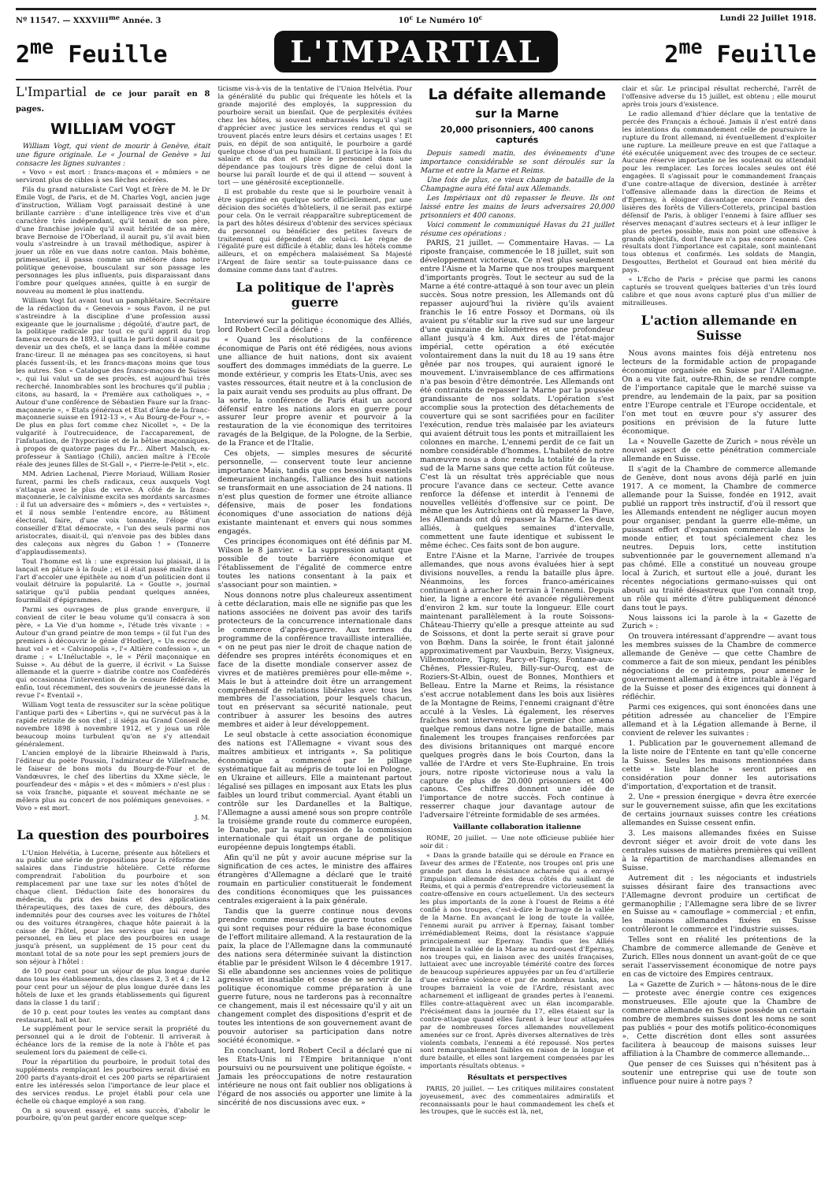Nº 11547. — XXXVIII<sup>me</sup> Année. 3 10<sup>c</sup> Le Numéro 10<sup>c</sup> Lundi 22 Juillet 1918.
2<sup>me</sup> Feuille L'IMPARTIAL 2<sup>me</sup> Feuille
L'Impartial de ce jour paraît en 8 pages.
WILLIAM VOGT
William Vogt, qui vient de mourir à Genève, était une figure originale. Le « Journal de Genève » lui consacre les lignes suivantes :
« Vovo » est mort : francs-maçons et « mômiers » ne serviront plus de cibles à ses flèches acérées.
Fils du grand naturaliste Carl Vogt et frère de M. le Dr Emile Vogt, de Paris, et de M. Charles Vogt, ancien juge d'instruction, William Vogt paraissait destiné à une brillante carrière : d'une intelligence très vive et d'un caractère très indépendant, qu'il tenait de son père, d'une franchise joviale qu'il avait héritée de sa mère, brave Bernoise de l'Oberland, il aurait pu, s'il avait bien voulu s'astreindre à un travail méthodique, aspirer à jouer un rôle en vue dans notre canton. Mais bohème, primesautier, il passa comme un météore dans notre politique genevoise, bousculant sur son passage les personnages les plus influents, puis disparaissant dans l'ombre pour quelques années, quitte à en surgir de nouveau au moment le plus inattendu.
William Vogt fut avant tout un pamphlétaire. Secrétaire de la rédaction du « Genevois » sous Favon, il ne put s'astreindre à la discipline d'une profession aussi exigeante que le journalisme ; dégoûté, d'autre part, de la politique radicale par tout ce qu'il apprit du trop fameux recours de 1893, il quitta le parti dont il aurait pu devenir un des chefs, et se lança dans la mêlée comme franc-tireur. Il ne ménagea pas ses concitoyens, si haut placés fussent-ils, et les francs-maçons moins que tous les autres. Son « Catalogue des francs-maçons de Suisse », qui lui valut un de ses procès, est aujourd'hui très recherché. Innombrables sont les brochures qu'il publia ; citons, au hasard, la « Première aux catholiques », « Autour d'une conférence de Sébastien Faure sur la franc-maçonnerie », « Etats généraux et Etat d'âme de la franc-maçonnerie suisse en 1912-13 », « Au Bourg-de-Four », « De plus en plus fort comme chez Nicollet », « De la vulgarité à l'outrecuidence, de l'accaparement, de l'infatuation, de l'hypocrisie et de la bêtise maçonniques, à propos de quatorze pages du Fr... Albert Malsch, ex-professeur à Santiago (Chili), ancien maître à l'Ecole réale des jeunes filles de St-Gall », « Pierre-le-Petit », etc.
MM. Adrien Lachenal, Pierre Moriaud, William Rosier furent, parmi les chefs radicaux, ceux auxquels Vogt s'attaqua avec le plus de verve. A côté de la franc-maçonnerie, le calvinisme excita ses mordants sarcasmes : il fut un adversaire des « mômiers », des « vertuistes », et il nous semble l'entendre encore, au Bâtiment électoral, faire, d'une voix tonnante, l'éloge d'un conseiller d'Etat démocrate, « l'un des seuls parmi nos aristocrates, disait-il, qui n'envoie pas des bibles dans des caleçons aux nègres du Gabon ! » (Tonnerre d'applaudissements).
Tout l'homme est là : une expression lui plaisait, il la lançait en pâture à la foule ; et il était passé maître dans l'art d'accoler une épithète au nom d'un politicien dont il voulait détruire la popularité. La « Goutte », journal satirique qu'il publia pendant quelques années, fourmillait d'épigrammes.
Parmi ses ouvrages de plus grande envergure, il convient de citer le beau volume qu'il consacra à son père, « La Vie d'un homme », l'étude très vivante : « Autour d'un grand peintre de mon temps » (il fut l'un des premiers à découvrir le génie d'Hodler), « Un escroc de haut vol » et « Calvinopolis », l'« Altière confession », un drame ; « L'Inéluctable », le « Péril maçonnique en Suisse ». Au début de la guerre, il écrivit « La Suisse allemande et la guerre » diatribe contre nos Confédérés qui occasionna l'intervention de la censure fédérale, et enfin, tout récemment, des souvenirs de jeunesse dans la revue l'« Eventail ».
William Vogt tenta de ressusciter sur la scène politique l'antique parti des « Libertins », qui ne survécut pas à la rapide retraite de son chef ; il siéga au Grand Conseil de novembre 1898 à novembre 1912, et y joua un rôle beaucoup moins turbulent qu'on ne s'y attendait généralement.
L'ancien employé de la librairie Rheinwald à Paris, l'éditeur du poète Poussin, l'admirateur de Villefranche, le faiseur de bons mots du Bourg-de-Four et de Vandœuvres, le chef des libertins du XXme siècle, le pourfendeur des « mâpis » et des « mômiers » n'est plus : sa voix franche, piquante et souvent méchante ne se mêlera plus au concert de nos polémiques genevoises. « Vovo » est mort.
J. M.
La question des pourboires
L'Union Helvétia, à Lucerne, présente aux hôteliers et au public une série de propositions pour la réforme des salaires dans l'industrie hôtelière. Cette réforme comprendrait l'abolition du pourboire et son remplacement par une taxe sur les notes d'hôtel de chaque client. Déduction faite des honoraires du médecin, du prix des bains et des applications thérapeutiques, des taxes de cure, des débours, des indemnités pour des courses avec les voitures de l'hôtel ou des voitures étrangères, chaque hôte paierait à la caisse de l'hôtel, pour les services que lui rend le personnel, en lieu et place des pourboires en usage jusqu'à présent, un supplément de 15 pour cent du montant total de sa note pour les sept premiers jours de son séjour à l'hôtel :
de 10 pour cent pour un séjour de plus longue durée dans tous les établissements, des classes 2, 3 et 4 ; de 12 pour cent pour un séjour de plus longue durée dans les hôtels de luxe et les grands établissements qui figurent dans la classe 1 du tarif ;
de 10 p. cent pour toutes les ventes au comptant dans restaurant, hall et bar.
Le supplément pour le service serait la propriété du personnel qui a le droit de l'obtenir. Il arriverait à échéance lors de la remise de la note à l'hôte et pas seulement lors du paiement de celle-ci.
Pour la répartition du pourboire, le produit total des suppléments remplaçant les pourboires serait divisé en 200 parts d'ayants-droit et ces 200 parts se répartiraient entre les intéressés selon l'importance de leur place et des services rendus. Le projet établi pour cela une échelle où chaque employé a son rang.
On a si souvent essayé, et sans succès, d'abolir le pourboire, qu'on peut garder encore quelque scep-
ticisme vis-à-vis de la tentative de l'Union Helvétia. Pour la généralité du public qui fréquente les hôtels et la grande majorité des employés, la suppression du pourboire serait un bienfait. Que de perplexités évitées chez les hôtes, si souvent embarrassés lorsqu'il s'agit d'apprécier avec justice les services rendus et qui se trouvent placés entre leurs désirs et certains usages ! Et puis, en dépit de son antiquité, le pourboire a gardé quelque chose d'un peu humiliant. Il participe à la fois du salaire et du don et place le personnel dans une dépendance pas toujours très digne de celui dont la bourse lui paraît lourde et de qui il attend — souvent à tort — une générosité exceptionnelle.
Il est probable du reste que si le pourboire venait à être supprimé en quelque sorte officiellement, par une décision des sociétés d'hôteliers, il ne serait pas extirpé pour cela. On le verrait réapparaître subrepticement de la part des hôtes désireux d'obtenir des services spéciaux du personnel ou bénéficier des petites faveurs de traitement qui dépendent de celui-ci. Le règne de l'égalité pure est difficile à établir, dans les hôtels comme ailleurs, et on empêchera malaisément Sa Majesté l'Argent de faire sentir sa toute-puissance dans ce domaine comme dans tant d'autres.
La politique de l'après guerre
Interviewé sur la politique économique des Alliés, lord Robert Cecil a déclaré :
« Quand les résolutions de la conférence économique de Paris ont été rédigées, nous avions une alliance de huit nations, dont six avaient souffert des dommages immédiats de la guerre. Le monde extérieur, y compris les Etats-Unis, avec ses vastes ressources, était neutre et à la conclusion de la paix aurait vendu ses produits au plus offrant. De la sorte, la conférence de Paris était un accord défensif entre les nations alors en guerre pour assurer leur propre avenir et pourvoir à la restauration de la vie économique des territoires ravagés de la Belgique, de la Pologne, de la Serbie, de la France et de l'Italie.
Ces objets, — simples mesures de sécurité personnelle, — conservent toute leur ancienne importance Mais, tandis que ces besoins essentiels demeuraient inchangés, l'alliance des huit nations se transformait en une association de 24 nations. Il n'est plus question de former une étroite alliance défensive, mais de poser les fondations économiques d'une association de nations déjà existante maintenant et envers qui nous sommes engagés.
Ces principes économiques ont été définis par M. Wilson le 8 janvier. « La suppression autant que possible de toute barrière économique et l'établissement de l'égalité de commerce entre toutes les nations consentant à la paix et s'associant pour son maintien. »
Nous donnons notre plus chaleureux assentiment à cette déclaration, mais elle ne signifie pas que les nations associées ne doivent pas avoir des tarifs protecteurs de la concurrence internationale dans le commerce d'après-guerre. Aux termes du programme de la conférence travailliste interalliée, « on ne peut pas nier le droit de chaque nation de défendre ses propres intérêts économiques et en face de la disette mondiale conserver assez de vivres et de matières premières pour elle-même ». Mais le but à atteindre doit être un arrangement compréhensif de relations libérales avec tous les membres de l'association, pour lesquels chacun, tout en préservant sa sécurité nationale, peut contribuer à assurer les besoins des autres membres et aider à leur développement.
Le seul obstacle à cette association économique des nations est l'Allemagne « vivant sous des maîtres ambitieux et intrigants ». Sa politique économique a commencé par le pillage systématique fait au mépris de toute loi en Pologne, en Ukraine et ailleurs. Elle a maintenant partout légalisé ses pillages en imposant aux Etats les plus faibles un lourd tribut commercial. Ayant établi un contrôle sur les Dardanelles et la Baltique, l'Allemagne a aussi amené sous son propre contrôle la troisième grande route du commerce européen, le Danube, par la suppression de la commission internationale qui était un organe de politique européenne depuis longtemps établi.
Afin qu'il ne pût y avoir aucune méprise sur la signification de ces actes, le ministre des affaires étrangères d'Allemagne a déclaré que le traité roumain en particulier constituerait le fondement des conditions économiques que les puissances centrales exigeraient à la paix générale.
Tandis que la guerre continue nous devons prendre comme mesures de guerre toutes celles qui sont requises pour réduire la base économique de l'effort militaire allemand. A la restauration de la paix, la place de l'Allemagne dans la communauté des nations sera déterminée suivant la distinction établie par le président Wilson le 4 décembre 1917. Si elle abandonne ses anciennes voies de politique agressive et insatiable et cesse de se servir de la politique économique comme préparation à une guerre future, nous ne tarderons pas à reconnaître ce changement, mais il est nécessaire qu'il y ait un changement complet des dispositions d'esprit et de toutes les intentions de son gouvernement avant de pouvoir autoriser sa participation dans notre société économique. »
En concluant, lord Robert Cecil a déclaré que ni les Etats-Unis ni l'Empire britannique n'ont poursuivi ou ne poursuivent une politique égoïste. « Jamais les préoccupations de notre restauration intérieure ne nous ont fait oublier nos obligations à l'égard de nos associés ou apporter une limite à la sincérité de nos discussions avec eux. »
La défaite allemande
sur la Marne
20,000 prisonniers, 400 canons capturés
Depuis samedi matin, des événements d'une importance considérable se sont déroulés sur la Marne et entre la Marne et Reims.
Une fois de plus, ce vieux champ de bataille de la Champagne aura été fatal aux Allemands.
Les Impériaux ont dû repasser le fleuve. Ils ont laissé entre les mains de leurs adversaires 20,000 prisonniers et 400 canons.
Voici comment le communiqué Havas du 21 juillet résume ces opérations :
PARIS, 21 juillet. — Commentaire Havas. — La riposte française, commencée le 18 juillet, suit son développement victorieux. Ce n'est plus seulement entre l'Aisne et la Marne que nos troupes marquent d'importants progrès. Tout le secteur au sud de la Marne a été contre-attaqué à son tour avec un plein succès. Sous notre pression, les Allemands ont dû repasser aujourd'hui la rivière qu'ils avaient franchis le 16 entre Fossoy et Dormans, où ils avaient pu s'établir sur la rive sud sur une largeur d'une quinzaine de kilomètres et une profondeur allant jusqu'à 4 km. Aux dires de l'état-major impérial, cette opération a été exécutée volontairement dans la nuit du 18 au 19 sans être gênée par nos troupes, qui auraient ignoré le mouvement. L'invraisemblance de ces affirmations n'a pas besoin d'être démontrée. Les Allemands ont été contraints de repasser la Marne par la poussée grandissante de nos soldats. L'opération s'est accomplie sous la protection des détachements de couverture qui se sont sacrifiées pour en faciliter l'exécution, rendue très malaisée par les aviateurs qui avaient détruit tous les ponts et mitraillaient les colonnes en marche. L'ennemi perdit de ce fait un nombre considérable d'hommes. L'habileté de notre manœuvre nous a donc rendu la totalité de la rive sud de la Marne sans que cette action fût coûteuse. C'est là un résultat très appréciable que nous procure l'avance dans ce secteur. Cette avance renforce la défense et interdit à l'ennemi de nouvelles velléités d'offensive sur ce point. De même que les Autrichiens ont dû repasser la Piave, les Allemands ont dû repasser la Marne. Ces deux alliés, à quelques semaines d'intervalle, commettent une faute identique et subissent le même échec. Ces faits sont de bon augure.
Entre l'Aisne et la Marne, l'arrivée de troupes allemandes, que nous avons évaluées hier à sept divisions nouvelles, a rendu la bataille plus âpre. Néanmoins, les forces franco-américaines continuent à arracher le terrain à l'ennemi. Depuis hier, la ligne a encore été avancée régulièrement d'environ 2 km. sur toute la longueur. Elle court maintenant parallèlement à la route Soissons-Château-Thierry qu'elle a presque atteinte au sud de Soissons, et dont la perte serait si grave pour von Bœhm. Dans la soirée, le front était jalonné approximativement par Vauxbuin, Berzy, Visigneux, Villemontoire, Tigny, Parcy-et-Tigny, Fontane-aux-Chênes, Plessier-Ruleu, Billy-sur-Ourcq, est de Roziers-St-Albin, ouest de Bonnes, Monthiers et Belleau. Entre la Marne et Reims, la résistance s'est accrue notablement dans les bois aux lisières de la Montagne de Reims, l'ennemi craignant d'être acculé à la Vesles. Là également, les réserves fraîches sont intervenues. Le premier choc amena quelque remous dans notre ligne de bataille, mais finalement les troupes françaises renforcées par des divisions britanniques ont marqué encore quelques progrès dans le bois Courton, dans la vallée de l'Ardre et vers Ste-Euphraine. En trois jours, notre riposte victorieuse nous a valu la capture de plus de 20.000 prisonniers et 400 canons. Ces chiffres donnent une idée de l'importance de notre succès. Foch continue à resserrer chaque jour davantage autour de l'adversaire l'étreinte formidable de ses armées.
Vaillante collaboration italienne
ROME, 20 juillet. — Une note officieuse publiée hier soir dit :
« Dans la grande bataille qui se déroule en France en faveur des armes de l'Entente, nos troupes ont pris une grande part dans la résistance acharnée qui a enrayé l'impulsion allemande des deux côtés du saillant de Reims, et qui a permis d'entreprendre victorieusement la contre-offensive en cours actuellement. Un des secteurs les plus importants de la zone à l'ouest de Reims a été confié à nos troupes, c'est-à-dire le barrage de la vallée de la Marne. En avançant le long de toute la vallée, l'ennemi aurait pu arriver à Epernay, faisant tomber irrémédiablement Reims, dont la résistance s'appuie principalement sur Epernay. Tandis que les Alliés fermaient la vallée de la Marne au nord-ouest d'Epernay, nos troupes qui, en liaison avec des unités françaises, luttaient avec une incroyable témérité contre des forces de beaucoup supérieures appuyées par un feu d'artillerie d'une extrême violence et par de nombreux tanks, nos troupes barraient la voie de l'Ardre, résistant avec acharnement et infligeant de grandes pertes à l'ennemi. Elles contre-attaquèrent avec un élan incomparable. Précisément dans la journée du 17, elles étaient sur la contre-attaque quand elles furent à leur tour attaquées par de nombreuses forces allemandes nouvellement amenées sur ce front. Après diverses alternatives de très violents combats, l'ennemi a été repoussé. Nos pertes sont remarquablement faibles en raison de la longue et dure bataille, et elles sont largement compensées par les importants résultats obtenus. »
Résultats et perspectives
PARIS, 20 juillet. — Les critiques militaires constatent joyeusement, avec des commentaires admiratifs et reconnaissants pour le haut commandement les chefs et les troupes, que le succès est là, net,
clair et sûr. Le principal résultat recherché, l'arrêt de l'offensive adverse du 15 juillet, est obtenu ; elle mourut après trois jours d'existence.
Le radio allemand d'hier déclare que la tentative de percée des Français a échoué. Jamais il n'est entré dans les intentions du commandement celle de poursuivre la rupture du front allemand, ni éventuellement d'exploiter une rupture. La meilleure preuve en est que l'attaque a été exécutée uniquement avec des troupes de ce secteur. Aucune réserve importante ne les soutenait ou attendait pour les remplacer. Les forces locales seules ont été engagées. Il s'agissait pour le commandement français d'une contre-attaque de diversion, destinée à arrêter l'offensive allemande dans la direction de Reims et d'Epernay, à éloigner davantage encore l'ennemi des lisières des forêts de Villers-Cotterets, principal bastion défensif de Paris, à obliger l'ennemi à faire affluer ses réserves menaçant d'autres secteurs et à leur infliger le plus de pertes possible, mais non point une offensive à grands objectifs, dont l'heure n'a pas encore sonné. Ces résultats dont l'importance est capitale, sont maintenant tous obtenus et confirmés. Les soldats de Mangin, Desgouttes, Berthelot et Gouraud ont bien mérité du pays.
« L'Echo de Paris » précise que parmi les canons capturés se trouvent quelques batteries d'un très lourd calibre et que nous avons capturé plus d'un millier de mitrailleuses.
L'action allemande en Suisse
Nous avons maintes fois déjà entretenu nos lecteurs de la formidable action de propagande économique organisée en Suisse par l'Allemagne. On a eu vite fait, outre-Rhin, de se rendre compte de l'importance capitale que le marché suisse va prendre, au lendemain de la paix, par sa position entre l'Europe centrale et l'Europe occidentale, et l'on met tout en œuvre pour s'y assurer des positions en prévision de la future lutte économique.
La « Nouvelle Gazette de Zurich » nous révèle un nouvel aspect de cette pénétration commerciale allemande en Suisse.
Il s'agit de la Chambre de commerce allemande de Genève, dont nous avons déjà parlé en juin 1917. A ce moment, la Chambre de commerce allemande pour la Suisse, fondée en 1912, avait publié un rapport très instructif, d'où il ressort que les Allemands entendent ne négliger aucun moyen pour organiser, pendant la guerre elle-même, un puissant effort d'expansion commerciale dans le monde entier, et tout spécialement chez les neutres. Depuis lors, cette institution subventionnée par le gouvernement allemand n'a pas chômé. Elle a constitué un nouveau groupe local à Zurich, et surtout elle a joué, durant les récentes négociations germano-suisses qui ont abouti au traité désastreux que l'on connaît trop, un rôle qui mérite d'être publiquement dénoncé dans tout le pays.
Nous laissons ici la parole à la « Gazette de Zurich » :
On trouvera intéressant d'apprendre — avant tous les membres suisses de la Chambre de commerce allemande de Genève — que cette Chambre de commerce a fait de son mieux, pendant les pénibles négociations de ce printemps, pour amener le gouvernement allemand à être intraitable à l'égard de la Suisse et poser des exigences qui donnent à réfléchir.
Parmi ces exigences, qui sont énoncées dans une pétition adressée au chancelier de l'Empire allemand et à la Légation allemande à Berne, il convient de relever les suivantes :
1. Publication par le gouvernement allemand de la liste noire de l'Entente en tant qu'elle concerne la Suisse. Seules les maisons mentionnées dans cette « liste blanche » seront prises en considération pour donner les autorisations d'importation, d'exportation et de transit.
2. Une « pression énergique » devra être exercée sur le gouvernement suisse, afin que les excitations de certains journaux suisses contre les créations allemandes en Suisse cessent enfin.
3. Les maisons allemandes fixées en Suisse devront siéger et avoir droit de vote dans les centrales suisses de matières premières qui veillent à la répartition de marchandises allemandes en Suisse.
Autrement dit : les négociants et industriels suisses désirant faire des transactions avec l'Allemagne devront produire un certificat de germanophilie ; l'Allemagne sera libre de se livrer en Suisse au « camouflage » commercial ; et enfin, les maisons allemandes fixées en Suisse contrôleront le commerce et l'industrie suisses.
Telles sont en réalité les prétentions de la Chambre de commerce allemande de Genève et Zurich. Elles nous donnent un avant-goût de ce que serait l'asservissement économique de notre pays en cas de victoire des Empires centraux.
La « Gazette de Zurich » — hâtons-nous de le dire — proteste avec énergie contre ces exigences monstrueuses. Elle ajoute que la Chambre de commerce allemande en Suisse possède un certain nombre de membres suisses dont les noms ne sont pas publiés « pour des motifs politico-économiques ». Cette discrétion dont elles sont assurées facilitera à beaucoup de maisons suisses leur affiliation à la Chambre de commerce allemande...
Que penser de ces Suisses qui n'hésitent pas à soutenir une entreprise qui use de toute son influence pour nuire à notre pays ?